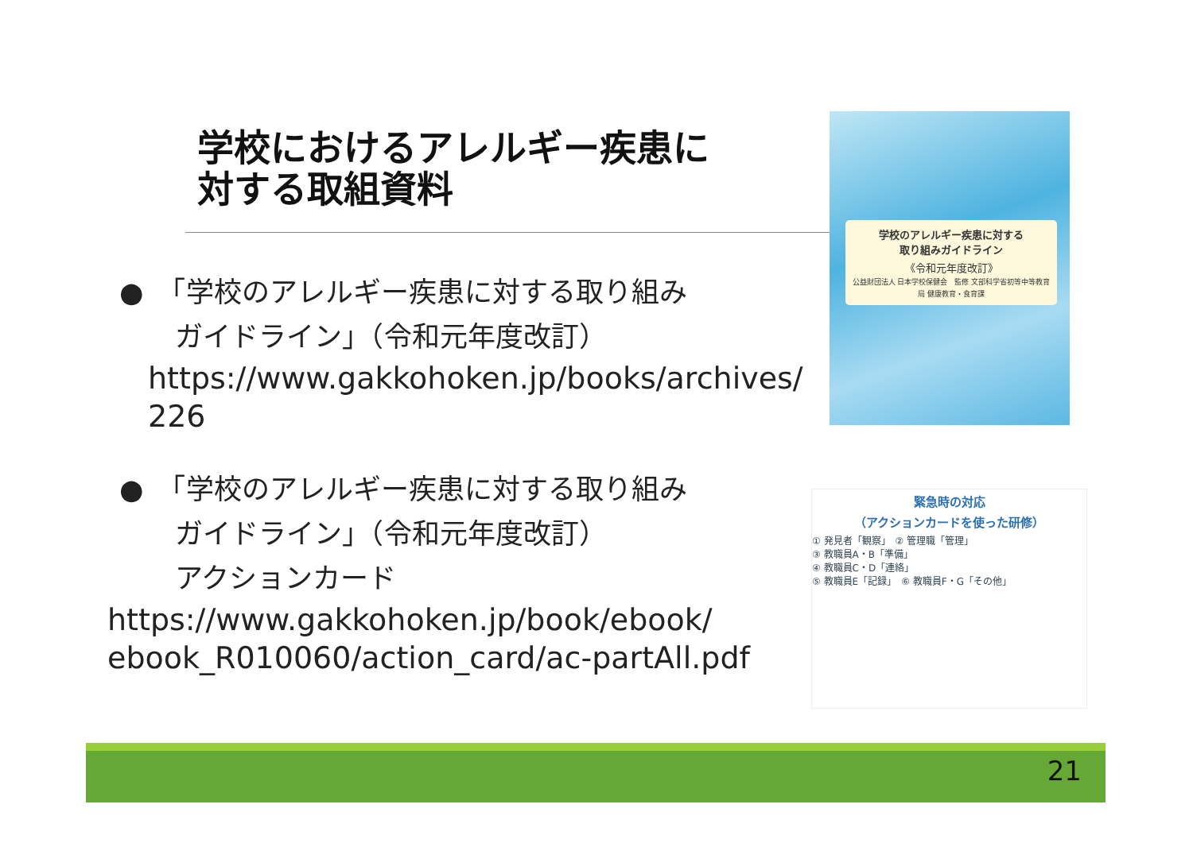学校におけるアレルギー疾患に
対する取組資料
●　「学校のアレルギー疾患に対する取り組み
　　ガイドライン」（令和元年度改訂）
https://www.gakkohoken.jp/books/archives/226
●　「学校のアレルギー疾患に対する取り組み
　　ガイドライン」（令和元年度改訂）
　　アクションカード
https://www.gakkohoken.jp/book/ebook/
ebook_R010060/action_card/ac-partAll.pdf
学校のアレルギー疾患に対する
取り組みガイドライン
《令和元年度改訂》
公益財団法人 日本学校保健会　監修 文部科学省初等中等教育局 健康教育・食育課
緊急時の対応
（アクションカードを使った研修）
① 発見者「観察」　② 管理職「管理」
③ 教職員A・B「準備」
④ 教職員C・D「連絡」
⑤ 教職員E「記録」　⑥ 教職員F・G「その他」
21